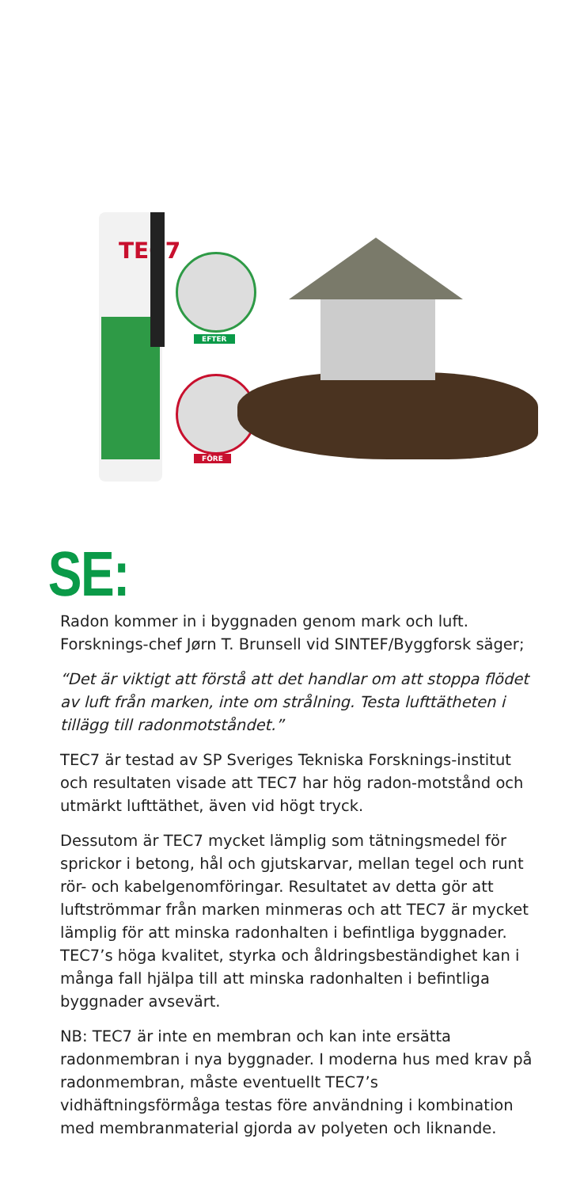TEC7
EFTER
FÖRE
SE:
Radon kommer in i byggnaden genom mark och luft. Forsknings-chef Jørn T. Brunsell vid SINTEF/Byggforsk säger;
“Det är viktigt att förstå att det handlar om att stoppa flödet av luft från marken, inte om strålning. Testa lufttätheten i tillägg till radonmotståndet.”
TEC7 är testad av SP Sveriges Tekniska Forsknings-institut och resultaten visade att TEC7 har hög radon-motstånd och utmärkt lufttäthet, även vid högt tryck.
Dessutom är TEC7 mycket lämplig som tätningsmedel för sprickor i betong, hål och gjutskarvar, mellan tegel och runt rör- och kabelgenomföringar. Resultatet av detta gör att luftströmmar från marken minmeras och att TEC7 är mycket lämplig för att minska radonhalten i befintliga byggnader. TEC7’s höga kvalitet, styrka och åldringsbeständighet kan i många fall hjälpa till att minska radonhalten i befintliga byggnader avsevärt.
NB: TEC7 är inte en membran och kan inte ersätta radonmembran i nya byggnader. I moderna hus med krav på radonmembran, måste eventuellt TEC7’s vidhäftningsförmåga testas före användning i kombination med membranmaterial gjorda av polyeten och liknande.